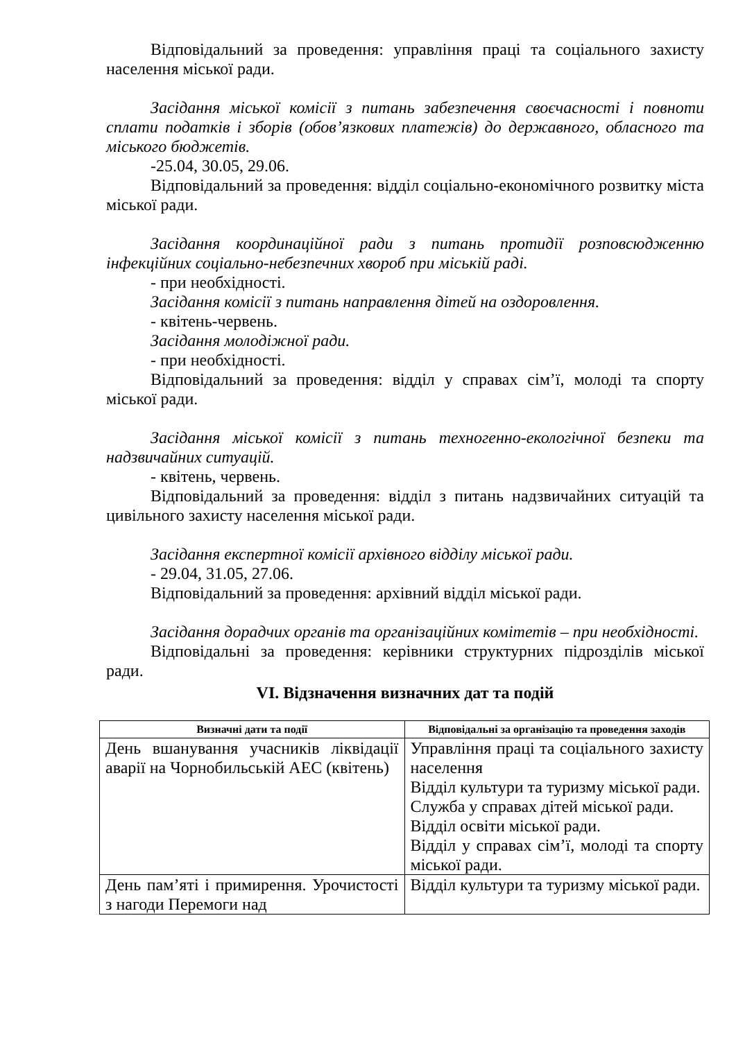Відповідальний за проведення: управління праці та соціального захисту населення міської ради.
Засідання міської комісії з питань забезпечення своєчасності і повноти сплати податків і зборів (обов’язкових платежів) до державного, обласного та міського бюджетів.
-25.04, 30.05, 29.06.
Відповідальний за проведення: відділ соціально-економічного розвитку міста міської ради.
Засідання координаційної ради з питань протидії розповсюдженню інфекційних соціально-небезпечних хвороб при міській раді.
- при необхідності.
Засідання комісії з питань направлення дітей на оздоровлення.
- квітень-червень.
Засідання молодіжної ради.
- при необхідності.
Відповідальний за проведення: відділ у справах сім’ї, молоді та спорту міської ради.
Засідання міської комісії з питань техногенно-екологічної безпеки та надзвичайних ситуацій.
- квітень, червень.
Відповідальний за проведення: відділ з питань надзвичайних ситуацій та цивільного захисту населення міської ради.
Засідання експертної комісії архівного відділу міської ради.
- 29.04, 31.05, 27.06.
Відповідальний за проведення: архівний відділ міської ради.
Засідання дорадчих органів та організаційних комітетів – при необхідності.
Відповідальні за проведення: керівники структурних підрозділів міської ради.
VI. Відзначення визначних дат та подій
| Визначні дати та події | Відповідальні за організацію та проведення заходів |
| --- | --- |
| День вшанування учасників ліквідації аварії на Чорнобильській АЕС (квітень) | Управління праці та соціального захисту населення Відділ культури та туризму міської ради. Служба у справах дітей міської ради. Відділ освіти міської ради. Відділ у справах сім’ї, молоді та спорту міської ради. |
| День пам’яті і примирення. Урочистості з нагоди Перемоги над | Відділ культури та туризму міської ради. |